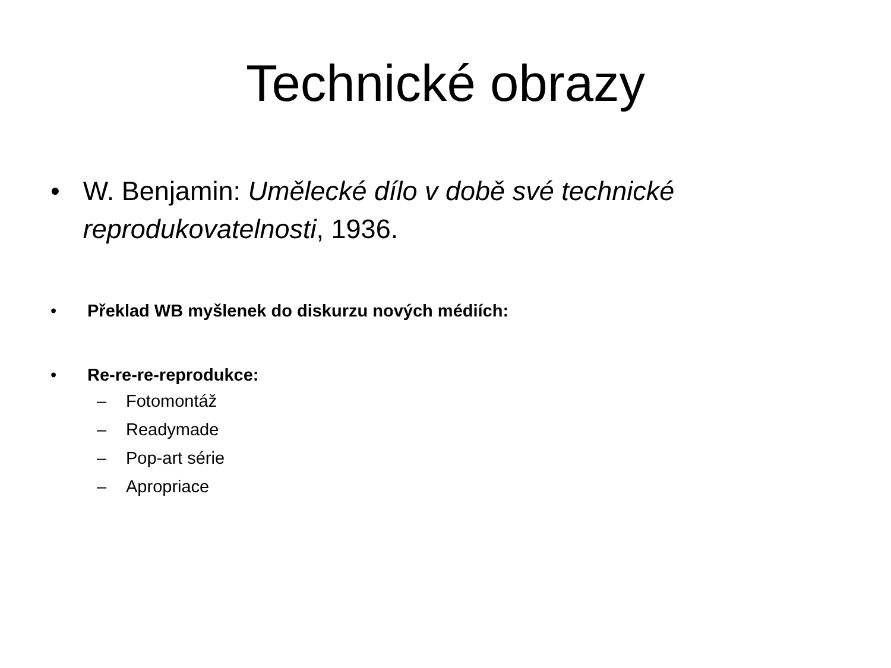Technické obrazy
• W. Benjamin: Umělecké dílo v době své technické reprodukovatelnosti, 1936.
• Překlad WB myšlenek do diskurzu nových médiích:
• Re-re-re-reprodukce:
– Fotomontáž
– Readymade
– Pop-art série
– Apropriace